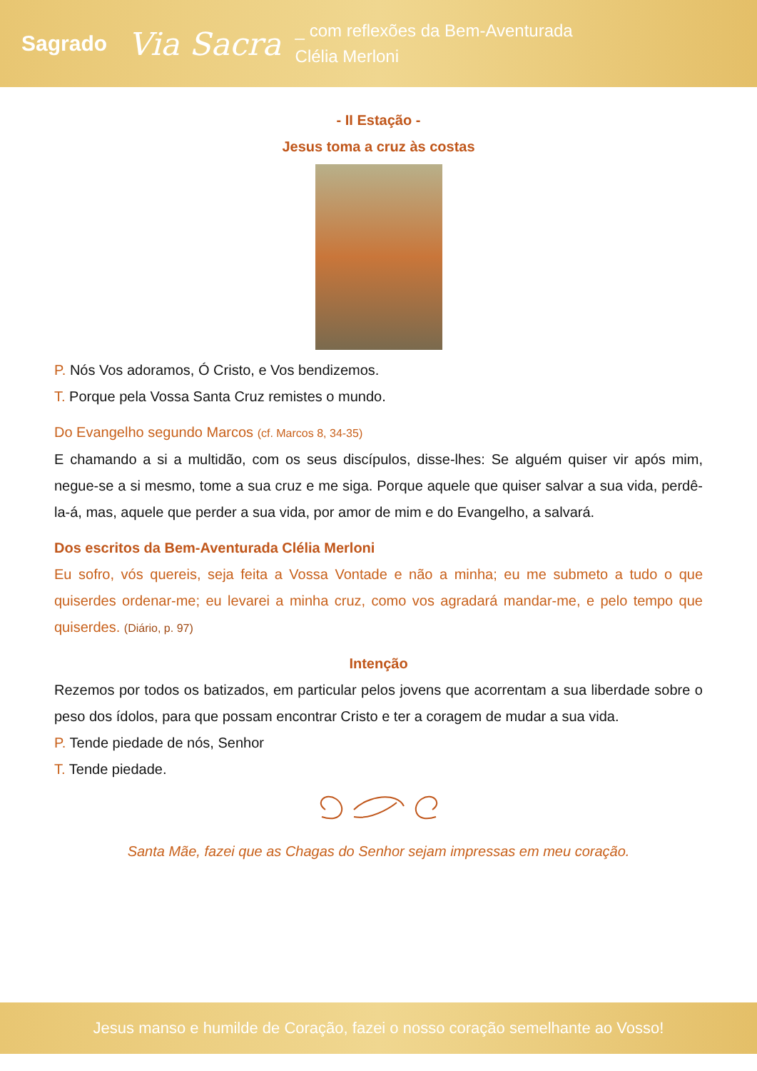Sagrado Via Sacra _ com reflexões da Bem-Aventurada
Clélia Merloni
- II Estação -
Jesus toma a cruz às costas
P. Nós Vos adoramos, Ó Cristo, e Vos bendizemos.
T. Porque pela Vossa Santa Cruz remistes o mundo.
Do Evangelho segundo Marcos (cf. Marcos 8, 34-35)
E chamando a si a multidão, com os seus discípulos, disse-lhes: Se alguém quiser vir após mim, negue-se a si mesmo, tome a sua cruz e me siga. Porque aquele que quiser salvar a sua vida, perdê-la-á, mas, aquele que perder a sua vida, por amor de mim e do Evangelho, a salvará.
Dos escritos da Bem-Aventurada Clélia Merloni
Eu sofro, vós quereis, seja feita a Vossa Vontade e não a minha; eu me submeto a tudo o que quiserdes ordenar-me; eu levarei a minha cruz, como vos agradará mandar-me, e pelo tempo que quiserdes. (Diário, p. 97)
Intenção
Rezemos por todos os batizados, em particular pelos jovens que acorrentam a sua liberdade sobre o peso dos ídolos, para que possam encontrar Cristo e ter a coragem de mudar a sua vida.
P. Tende piedade de nós, Senhor
T. Tende piedade.
Santa Mãe, fazei que as Chagas do Senhor sejam impressas em meu coração.
Jesus manso e humilde de Coração, fazei o nosso coração semelhante ao Vosso!